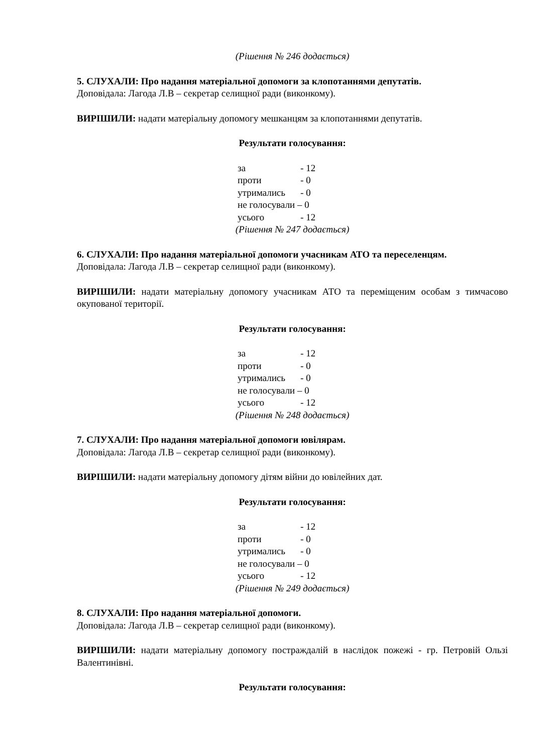(Рішення № 246 додається)
5. СЛУХАЛИ: Про надання матеріальної допомоги за клопотаннями депутатів.
Доповідала: Лагода Л.В – секретар селищної ради (виконкому).
ВИРІШИЛИ: надати матеріальну допомогу мешканцям за клопотаннями депутатів.
Результати голосування:
за - 12
проти - 0
утримались - 0
не голосували – 0
усього - 12
(Рішення № 247 додається)
6. СЛУХАЛИ: Про надання матеріальної допомоги учасникам АТО та переселенцям.
Доповідала: Лагода Л.В – секретар селищної ради (виконкому).
ВИРІШИЛИ: надати матеріальну допомогу учасникам АТО та переміщеним особам з тимчасово окупованої території.
Результати голосування:
за - 12
проти - 0
утримались - 0
не голосували – 0
усього - 12
(Рішення № 248 додається)
7. СЛУХАЛИ: Про надання матеріальної допомоги ювілярам.
Доповідала: Лагода Л.В – секретар селищної ради (виконкому).
ВИРІШИЛИ: надати матеріальну допомогу дітям війни до ювілейних дат.
Результати голосування:
за - 12
проти - 0
утримались - 0
не голосували – 0
усього - 12
(Рішення № 249 додається)
8. СЛУХАЛИ: Про надання матеріальної допомоги.
Доповідала: Лагода Л.В – секретар селищної ради (виконкому).
ВИРІШИЛИ: надати матеріальну допомогу постраждалій в наслідок пожежі - гр. Петровій Ользі Валентинівні.
Результати голосування: